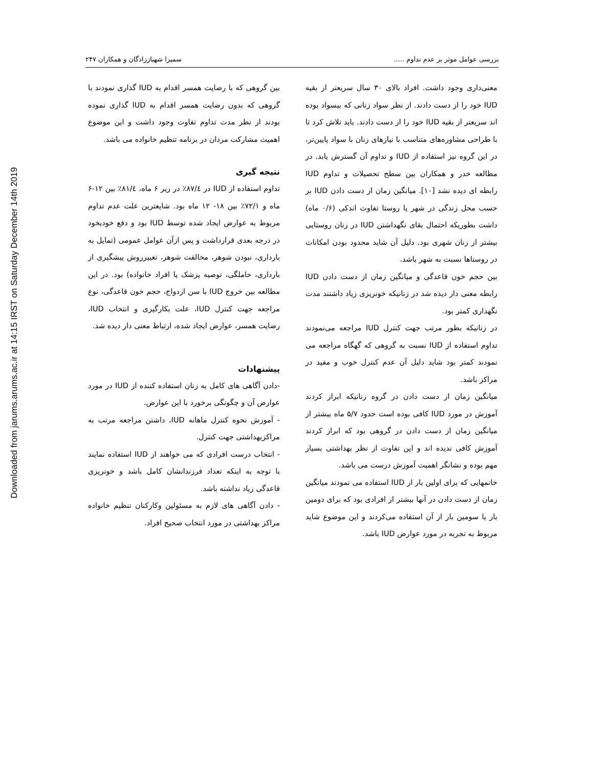Downloaded from jarums.arums.ac.ir at 14:15 IRST on Saturday December 14th 2019
بررسی عوامل موثر بر عدم تداوم ..... سمیرا شهباززادگان و همکاران ۲۴۷
معنی‌داری وجود داشت. افراد بالای ۳۰ سال سریعتر از بقیه IUD خود را از دست دادند. از نظر سواد زنانی که بیسواد بوده اند سریعتر از بقیه IUD خود را از دست دادند. باید تلاش کرد تا با طراحی مشاوره‌های متناسب با نیازهای زنان با سواد پایین‌تر، در این گروه نیز استفاده از IUD و تداوم آن گسترش یابد. در مطالعه خدر و همکاران بین سطح تحصیلات و تداوم IUD رابطه ای دیده نشد [۱۰]. میانگین زمان از دست دادن IUD بر حسب محل زندگی در شهر یا روستا تفاوت اندکی (۰/۶ ماه) داشت بطوریکه احتمال بقای نگهداشتن IUD در زنان روستایی بیشتر از زنان شهری بود. دلیل آن شاید محدود بودن امکانات در روستاها نسبت به شهر باشد.
بین حجم خون قاعدگی و میانگین زمان از دست دادن IUD رابطه معنی دار دیده شد در زنانیکه خونریزی زیاد داشتند مدت نگهداری کمتر بود.
در زنانیکه بطور مرتب جهت کنترل IUD مراجعه می‌نمودند تداوم استفاده از IUD نسبت به گروهی که گهگاه مراجعه می نمودند کمتر بود شاید دلیل آن عدم کنترل خوب و مفید در مراکز باشد.
میانگین زمان از دست دادن در گروه زنانیکه ابراز کردند آموزش در مورد IUD کافی بوده است حدود ۵/۷ ماه بیشتر از میانگین زمان از دست دادن در گروهی بود که ابراز کردند آموزش کافی ندیده اند و این تفاوت از نظر بهداشتی بسیار مهم بوده و نشانگر اهمیت آموزش درست می باشد.
خانمهایی که برای اولین بار از IUD استفاده می نمودند میانگین زمان از دست دادن در آنها بیشتر از افرادی بود که برای دومین بار یا سومین بار از آن استفاده می‌کردند و این موضوع شاید مربوط به تجربه در مورد عوارض IUD باشد.
بین گروهی که با رضایت همسر اقدام به IUD گذاری نمودند با گروهی که بدون رضایت همسر اقدام به IUD گذاری نموده بودند از نظر مدت تداوم تفاوت وجود داشت و این موضوع اهمیت مشارکت مردان در برنامه تنظیم خانواده می باشد.
نتیجه گیری
تداوم استفاده از IUD در ۸۷/٤٪ در زیر ۶ ماه، ۸۱/٤٪ بین ۱۲-۶ ماه و ۷۲/۱٪ بین ۱۸- ۱۲ ماه بود. شایعترین علت عدم تداوم مربوط به عوارض ایجاد شده توسط IUD بود و دفع خودبخود در درجه بعدی قرارداشت و پس ازآن عوامل عمومی (تمایل به بارداری، نبودن شوهر، مخالفت شوهر، تغییرروش پیشگیری از بارداری، حاملگی، توصیه پزشک یا افراد خانواده) بود. در این مطالعه بین خروج IUD با سن ازدواج، حجم خون قاعدگی، نوع مراجعه جهت کنترل IUD، علت بکارگیری و انتخاب IUD، رضایت همسر، عوارض ایجاد شده، ارتباط معنی دار دیده شد.
پیشنهادات
-دادن آگاهی های کامل به زنان استفاده کننده از IUD در مورد عوارض آن و چگونگی برخورد با این عوارض.
- آموزش نحوه کنترل ماهانه IUD، داشتن مراجعه مرتب به مراکزبهداشتی جهت کنترل.
- انتخاب درست افرادی که می خواهند از IUD استفاده نمایند با توجه به اینکه تعداد فرزندانشان کامل باشد و خونریزی قاعدگی زیاد نداشته باشد.
- دادن آگاهی های لازم به مسئولین وکارکنان تنظیم خانواده مراکز بهداشتی در مورد انتخاب صحیح افراد.